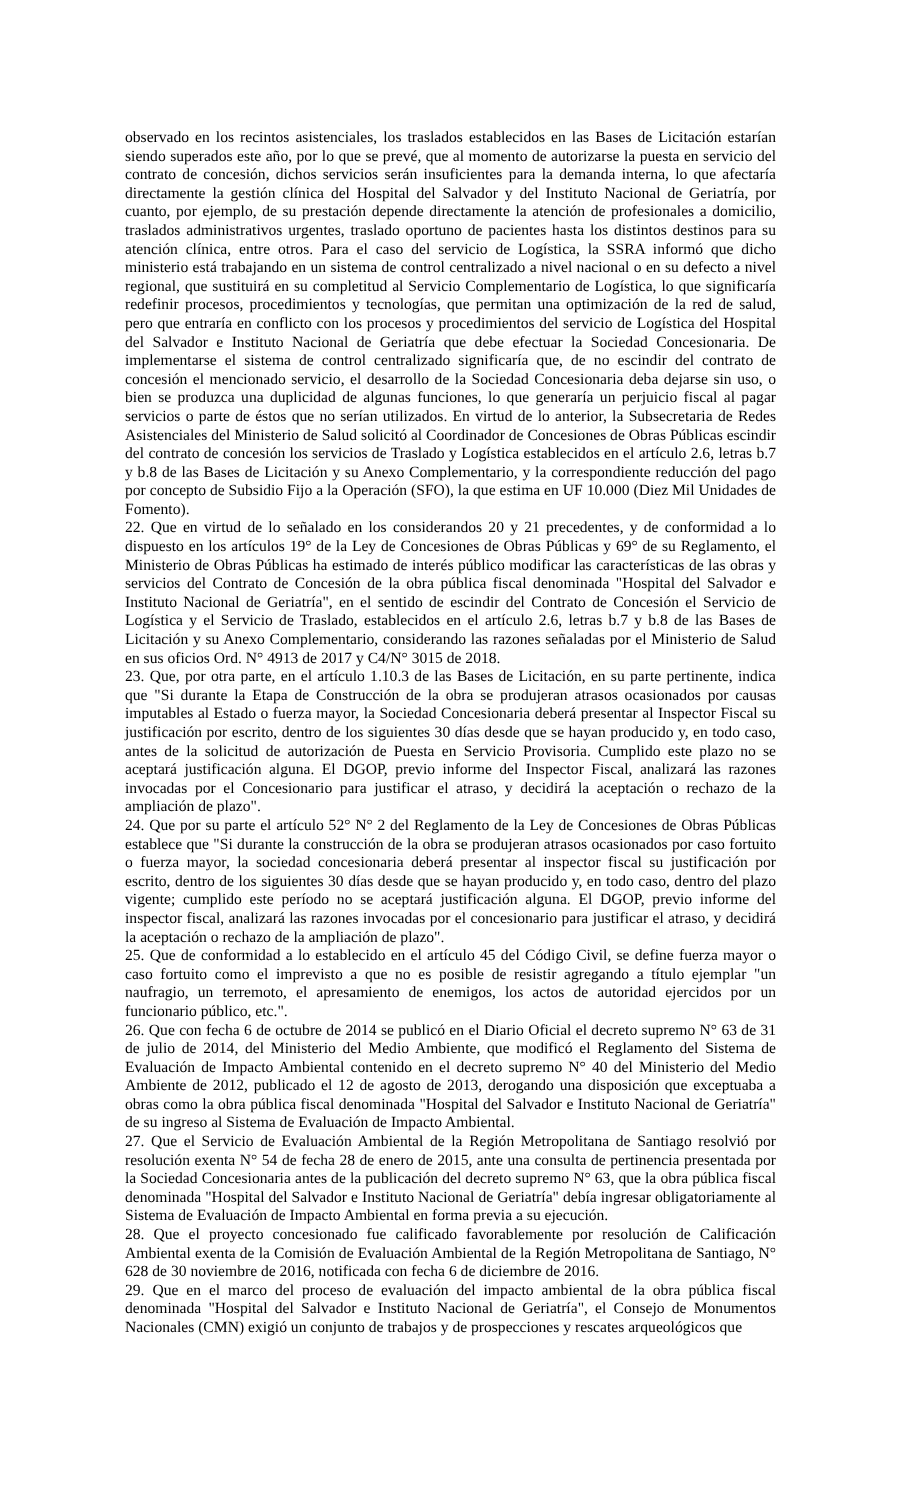observado en los recintos asistenciales, los traslados establecidos en las Bases de Licitación estarían siendo superados este año, por lo que se prevé, que al momento de autorizarse la puesta en servicio del contrato de concesión, dichos servicios serán insuficientes para la demanda interna, lo que afectaría directamente la gestión clínica del Hospital del Salvador y del Instituto Nacional de Geriatría, por cuanto, por ejemplo, de su prestación depende directamente la atención de profesionales a domicilio, traslados administrativos urgentes, traslado oportuno de pacientes hasta los distintos destinos para su atención clínica, entre otros. Para el caso del servicio de Logística, la SSRA informó que dicho ministerio está trabajando en un sistema de control centralizado a nivel nacional o en su defecto a nivel regional, que sustituirá en su completitud al Servicio Complementario de Logística, lo que significaría redefinir procesos, procedimientos y tecnologías, que permitan una optimización de la red de salud, pero que entraría en conflicto con los procesos y procedimientos del servicio de Logística del Hospital del Salvador e Instituto Nacional de Geriatría que debe efectuar la Sociedad Concesionaria. De implementarse el sistema de control centralizado significaría que, de no escindir del contrato de concesión el mencionado servicio, el desarrollo de la Sociedad Concesionaria deba dejarse sin uso, o bien se produzca una duplicidad de algunas funciones, lo que generaría un perjuicio fiscal al pagar servicios o parte de éstos que no serían utilizados. En virtud de lo anterior, la Subsecretaria de Redes Asistenciales del Ministerio de Salud solicitó al Coordinador de Concesiones de Obras Públicas escindir del contrato de concesión los servicios de Traslado y Logística establecidos en el artículo 2.6, letras b.7 y b.8 de las Bases de Licitación y su Anexo Complementario, y la correspondiente reducción del pago por concepto de Subsidio Fijo a la Operación (SFO), la que estima en UF 10.000 (Diez Mil Unidades de Fomento).
22. Que en virtud de lo señalado en los considerandos 20 y 21 precedentes, y de conformidad a lo dispuesto en los artículos 19° de la Ley de Concesiones de Obras Públicas y 69° de su Reglamento, el Ministerio de Obras Públicas ha estimado de interés público modificar las características de las obras y servicios del Contrato de Concesión de la obra pública fiscal denominada "Hospital del Salvador e Instituto Nacional de Geriatría", en el sentido de escindir del Contrato de Concesión el Servicio de Logística y el Servicio de Traslado, establecidos en el artículo 2.6, letras b.7 y b.8 de las Bases de Licitación y su Anexo Complementario, considerando las razones señaladas por el Ministerio de Salud en sus oficios Ord. N° 4913 de 2017 y C4/N° 3015 de 2018.
23. Que, por otra parte, en el artículo 1.10.3 de las Bases de Licitación, en su parte pertinente, indica que "Si durante la Etapa de Construcción de la obra se produjeran atrasos ocasionados por causas imputables al Estado o fuerza mayor, la Sociedad Concesionaria deberá presentar al Inspector Fiscal su justificación por escrito, dentro de los siguientes 30 días desde que se hayan producido y, en todo caso, antes de la solicitud de autorización de Puesta en Servicio Provisoria. Cumplido este plazo no se aceptará justificación alguna. El DGOP, previo informe del Inspector Fiscal, analizará las razones invocadas por el Concesionario para justificar el atraso, y decidirá la aceptación o rechazo de la ampliación de plazo".
24. Que por su parte el artículo 52° N° 2 del Reglamento de la Ley de Concesiones de Obras Públicas establece que "Si durante la construcción de la obra se produjeran atrasos ocasionados por caso fortuito o fuerza mayor, la sociedad concesionaria deberá presentar al inspector fiscal su justificación por escrito, dentro de los siguientes 30 días desde que se hayan producido y, en todo caso, dentro del plazo vigente; cumplido este período no se aceptará justificación alguna. El DGOP, previo informe del inspector fiscal, analizará las razones invocadas por el concesionario para justificar el atraso, y decidirá la aceptación o rechazo de la ampliación de plazo".
25. Que de conformidad a lo establecido en el artículo 45 del Código Civil, se define fuerza mayor o caso fortuito como el imprevisto a que no es posible de resistir agregando a título ejemplar "un naufragio, un terremoto, el apresamiento de enemigos, los actos de autoridad ejercidos por un funcionario público, etc.".
26. Que con fecha 6 de octubre de 2014 se publicó en el Diario Oficial el decreto supremo N° 63 de 31 de julio de 2014, del Ministerio del Medio Ambiente, que modificó el Reglamento del Sistema de Evaluación de Impacto Ambiental contenido en el decreto supremo N° 40 del Ministerio del Medio Ambiente de 2012, publicado el 12 de agosto de 2013, derogando una disposición que exceptuaba a obras como la obra pública fiscal denominada "Hospital del Salvador e Instituto Nacional de Geriatría" de su ingreso al Sistema de Evaluación de Impacto Ambiental.
27. Que el Servicio de Evaluación Ambiental de la Región Metropolitana de Santiago resolvió por resolución exenta N° 54 de fecha 28 de enero de 2015, ante una consulta de pertinencia presentada por la Sociedad Concesionaria antes de la publicación del decreto supremo N° 63, que la obra pública fiscal denominada "Hospital del Salvador e Instituto Nacional de Geriatría" debía ingresar obligatoriamente al Sistema de Evaluación de Impacto Ambiental en forma previa a su ejecución.
28. Que el proyecto concesionado fue calificado favorablemente por resolución de Calificación Ambiental exenta de la Comisión de Evaluación Ambiental de la Región Metropolitana de Santiago, N° 628 de 30 noviembre de 2016, notificada con fecha 6 de diciembre de 2016.
29. Que en el marco del proceso de evaluación del impacto ambiental de la obra pública fiscal denominada "Hospital del Salvador e Instituto Nacional de Geriatría", el Consejo de Monumentos Nacionales (CMN) exigió un conjunto de trabajos y de prospecciones y rescates arqueológicos que